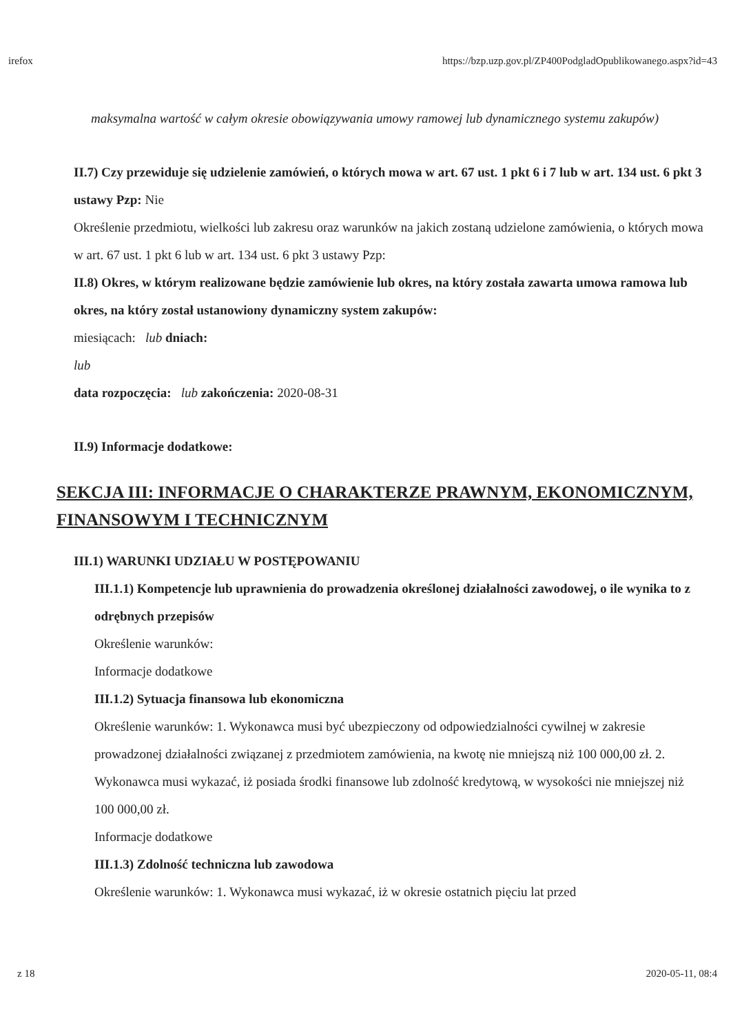irefox https://bzp.uzp.gov.pl/ZP400PodgladOpublikowanego.aspx?id=43
maksymalna wartość w całym okresie obowiązywania umowy ramowej lub dynamicznego systemu zakupów)
II.7) Czy przewiduje się udzielenie zamówień, o których mowa w art. 67 ust. 1 pkt 6 i 7 lub w art. 134 ust. 6 pkt 3 ustawy Pzp: Nie
Określenie przedmiotu, wielkości lub zakresu oraz warunków na jakich zostaną udzielone zamówienia, o których mowa w art. 67 ust. 1 pkt 6 lub w art. 134 ust. 6 pkt 3 ustawy Pzp:
II.8) Okres, w którym realizowane będzie zamówienie lub okres, na który została zawarta umowa ramowa lub okres, na który został ustanowiony dynamiczny system zakupów:
miesiącach: lub dniach:
lub
data rozpoczęcia: lub zakończenia: 2020-08-31
II.9) Informacje dodatkowe:
SEKCJA III: INFORMACJE O CHARAKTERZE PRAWNYM, EKONOMICZNYM, FINANSOWYM I TECHNICZNYM
III.1) WARUNKI UDZIAŁU W POSTĘPOWANIU
III.1.1) Kompetencje lub uprawnienia do prowadzenia określonej działalności zawodowej, o ile wynika to z odrębnych przepisów
Określenie warunków:
Informacje dodatkowe
III.1.2) Sytuacja finansowa lub ekonomiczna
Określenie warunków: 1. Wykonawca musi być ubezpieczony od odpowiedzialności cywilnej w zakresie prowadzonej działalności związanej z przedmiotem zamówienia, na kwotę nie mniejszą niż 100 000,00 zł. 2. Wykonawca musi wykazać, iż posiada środki finansowe lub zdolność kredytową, w wysokości nie mniejszej niż 100 000,00 zł.
Informacje dodatkowe
III.1.3) Zdolność techniczna lub zawodowa
Określenie warunków: 1. Wykonawca musi wykazać, iż w okresie ostatnich pięciu lat przed
z 18 2020-05-11, 08:4